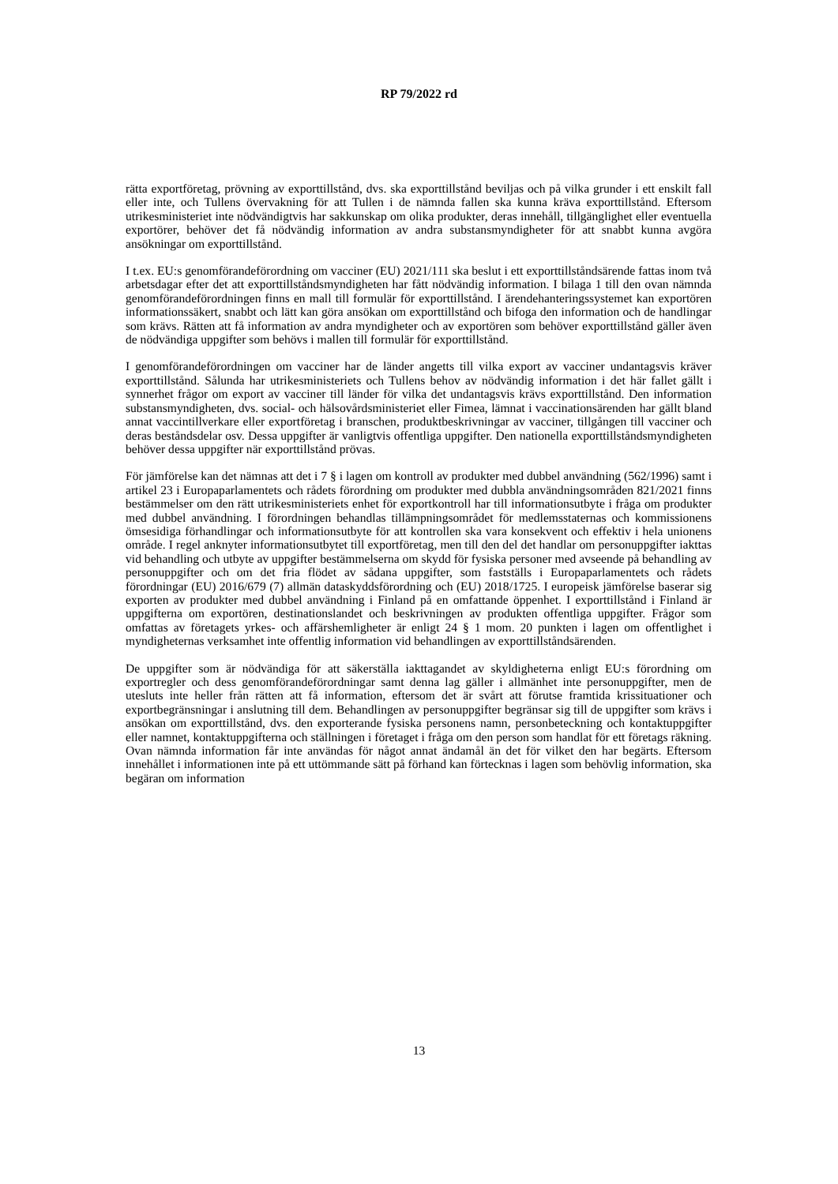RP 79/2022 rd
rätta exportföretag, prövning av exporttillstånd, dvs. ska exporttillstånd beviljas och på vilka grunder i ett enskilt fall eller inte, och Tullens övervakning för att Tullen i de nämnda fallen ska kunna kräva exporttillstånd. Eftersom utrikesministeriet inte nödvändigtvis har sakkunskap om olika produkter, deras innehåll, tillgänglighet eller eventuella exportörer, behöver det få nödvändig information av andra substansmyndigheter för att snabbt kunna avgöra ansökningar om exporttillstånd.
I t.ex. EU:s genomförandeförordning om vacciner (EU) 2021/111 ska beslut i ett exporttillståndsärende fattas inom två arbetsdagar efter det att exporttillståndsmyndigheten har fått nödvändig information. I bilaga 1 till den ovan nämnda genomförandeförordningen finns en mall till formulär för exporttillstånd. I ärendehanteringssystemet kan exportören informationssäkert, snabbt och lätt kan göra ansökan om exporttillstånd och bifoga den information och de handlingar som krävs. Rätten att få information av andra myndigheter och av exportören som behöver exporttillstånd gäller även de nödvändiga uppgifter som behövs i mallen till formulär för exporttillstånd.
I genomförandeförordningen om vacciner har de länder angetts till vilka export av vacciner undantagsvis kräver exporttillstånd. Sålunda har utrikesministeriets och Tullens behov av nödvändig information i det här fallet gällt i synnerhet frågor om export av vacciner till länder för vilka det undantagsvis krävs exporttillstånd. Den information substansmyndigheten, dvs. social- och hälsovårdsministeriet eller Fimea, lämnat i vaccinationsärenden har gällt bland annat vaccintillverkare eller exportföretag i branschen, produktbeskrivningar av vacciner, tillgången till vacciner och deras beståndsdelar osv. Dessa uppgifter är vanligtvis offentliga uppgifter. Den nationella exporttillståndsmyndigheten behöver dessa uppgifter när exporttillstånd prövas.
För jämförelse kan det nämnas att det i 7 § i lagen om kontroll av produkter med dubbel användning (562/1996) samt i artikel 23 i Europaparlamentets och rådets förordning om produkter med dubbla användningsområden 821/2021 finns bestämmelser om den rätt utrikesministeriets enhet för exportkontroll har till informationsutbyte i fråga om produkter med dubbel användning. I förordningen behandlas tillämpningsområdet för medlemsstaternas och kommissionens ömsesidiga förhandlingar och informationsutbyte för att kontrollen ska vara konsekvent och effektiv i hela unionens område. I regel anknyter informationsutbytet till exportföretag, men till den del det handlar om personuppgifter iakttas vid behandling och utbyte av uppgifter bestämmelserna om skydd för fysiska personer med avseende på behandling av personuppgifter och om det fria flödet av sådana uppgifter, som fastställs i Europaparlamentets och rådets förordningar (EU) 2016/679 (7) allmän dataskyddsförordning och (EU) 2018/1725. I europeisk jämförelse baserar sig exporten av produkter med dubbel användning i Finland på en omfattande öppenhet. I exporttillstånd i Finland är uppgifterna om exportören, destinationslandet och beskrivningen av produkten offentliga uppgifter. Frågor som omfattas av företagets yrkes- och affärshemligheter är enligt 24 § 1 mom. 20 punkten i lagen om offentlighet i myndigheternas verksamhet inte offentlig information vid behandlingen av exporttillståndsärenden.
De uppgifter som är nödvändiga för att säkerställa iakttagandet av skyldigheterna enligt EU:s förordning om exportregler och dess genomförandeförordningar samt denna lag gäller i allmänhet inte personuppgifter, men de utesluts inte heller från rätten att få information, eftersom det är svårt att förutse framtida krissituationer och exportbegränsningar i anslutning till dem. Behandlingen av personuppgifter begränsar sig till de uppgifter som krävs i ansökan om exporttillstånd, dvs. den exporterande fysiska personens namn, personbeteckning och kontaktuppgifter eller namnet, kontaktuppgifterna och ställningen i företaget i fråga om den person som handlat för ett företags räkning. Ovan nämnda information får inte användas för något annat ändamål än det för vilket den har begärts. Eftersom innehållet i informationen inte på ett uttömmande sätt på förhand kan förtecknas i lagen som behövlig information, ska begäran om information
13